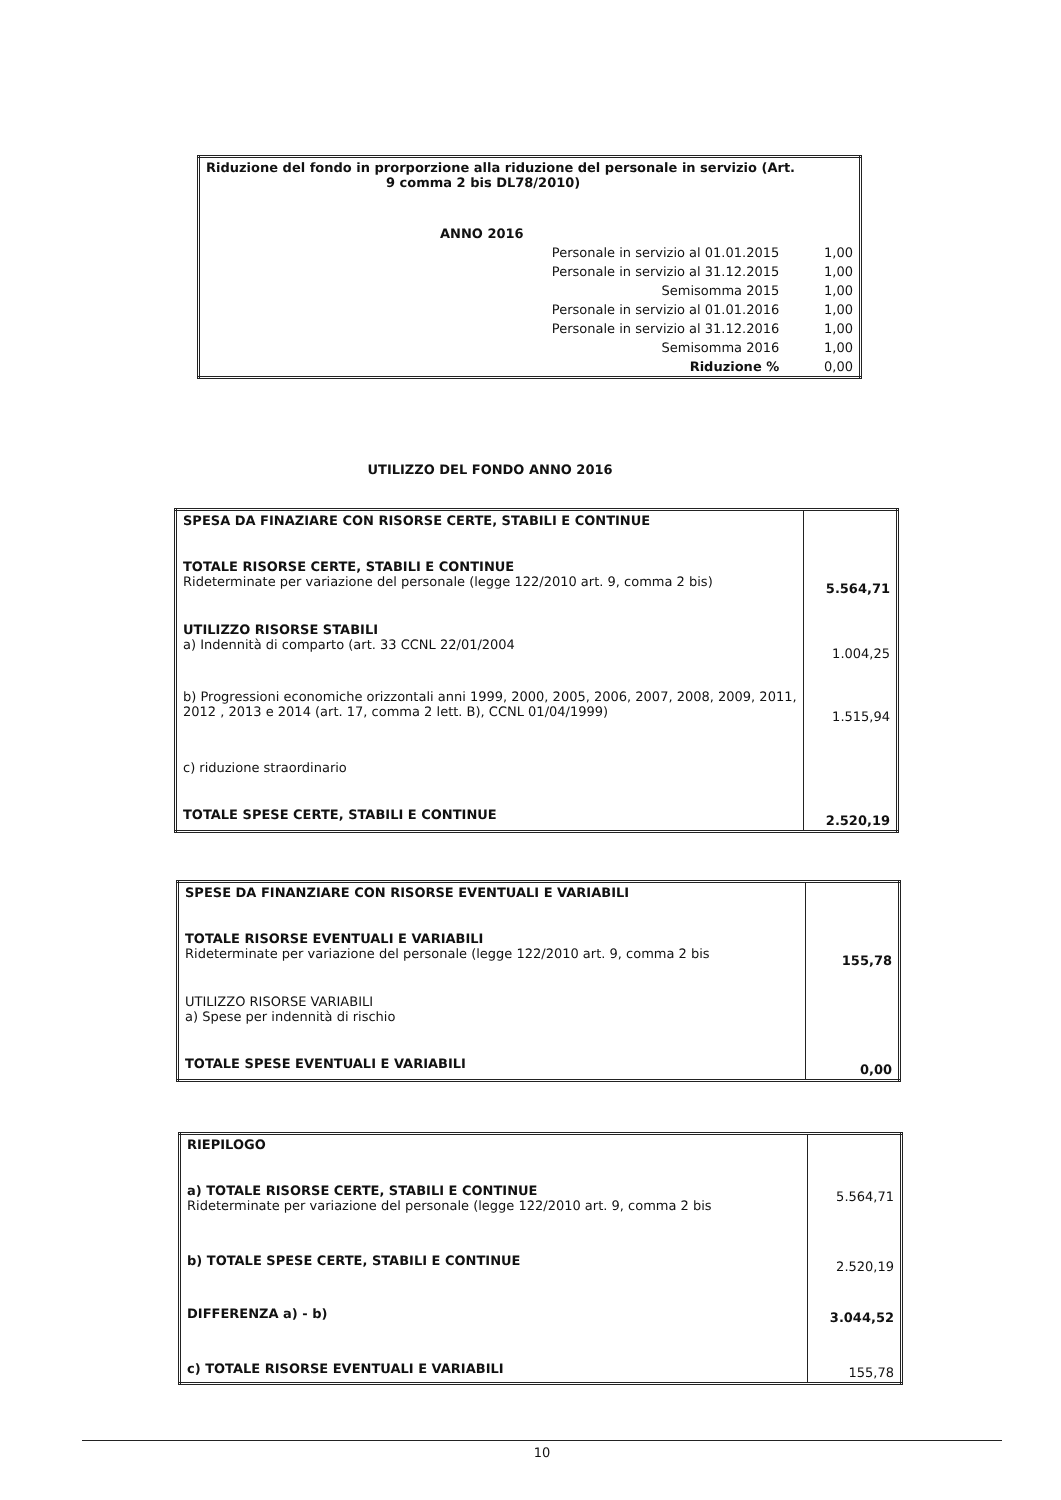| Riduzione del fondo in prorporzione alla riduzione del personale in servizio (Art. 9 comma 2 bis DL78/2010) | |
| ANNO 2016 | |
| Personale in servizio al 01.01.2015 | 1,00 |
| Personale in servizio al 31.12.2015 | 1,00 |
| Semisomma 2015 | 1,00 |
| Personale in servizio al 01.01.2016 | 1,00 |
| Personale in servizio al 31.12.2016 | 1,00 |
| Semisomma 2016 | 1,00 |
| Riduzione % | 0,00 |
UTILIZZO DEL FONDO ANNO 2016
| SPESA DA FINAZIARE CON RISORSE CERTE, STABILI E CONTINUE | |
| TOTALE RISORSE CERTE, STABILI E CONTINUE Rideterminate per variazione del personale (legge 122/2010 art. 9, comma 2 bis) | 5.564,71 |
| UTILIZZO RISORSE STABILI a) Indennità di comparto (art. 33 CCNL 22/01/2004 | 1.004,25 |
| b) Progressioni economiche orizzontali anni 1999, 2000, 2005, 2006, 2007, 2008, 2009, 2011, 2012 , 2013 e 2014 (art. 17, comma 2 lett. B), CCNL 01/04/1999) | 1.515,94 |
| c) riduzione straordinario | |
| TOTALE SPESE CERTE, STABILI E CONTINUE | 2.520,19 |
| SPESE DA FINANZIARE CON RISORSE EVENTUALI E VARIABILI | |
| TOTALE RISORSE EVENTUALI E VARIABILI Rideterminate per variazione del personale (legge 122/2010 art. 9, comma 2 bis | 155,78 |
| UTILIZZO RISORSE VARIABILI a) Spese per indennità di rischio | |
| TOTALE SPESE EVENTUALI E VARIABILI | 0,00 |
| RIEPILOGO | |
| a) TOTALE RISORSE CERTE, STABILI E CONTINUE Rideterminate per variazione del personale (legge 122/2010 art. 9, comma 2 bis | 5.564,71 |
| b) TOTALE SPESE CERTE, STABILI E CONTINUE | 2.520,19 |
| DIFFERENZA a) - b) | 3.044,52 |
| c) TOTALE RISORSE EVENTUALI E VARIABILI | 155,78 |
10